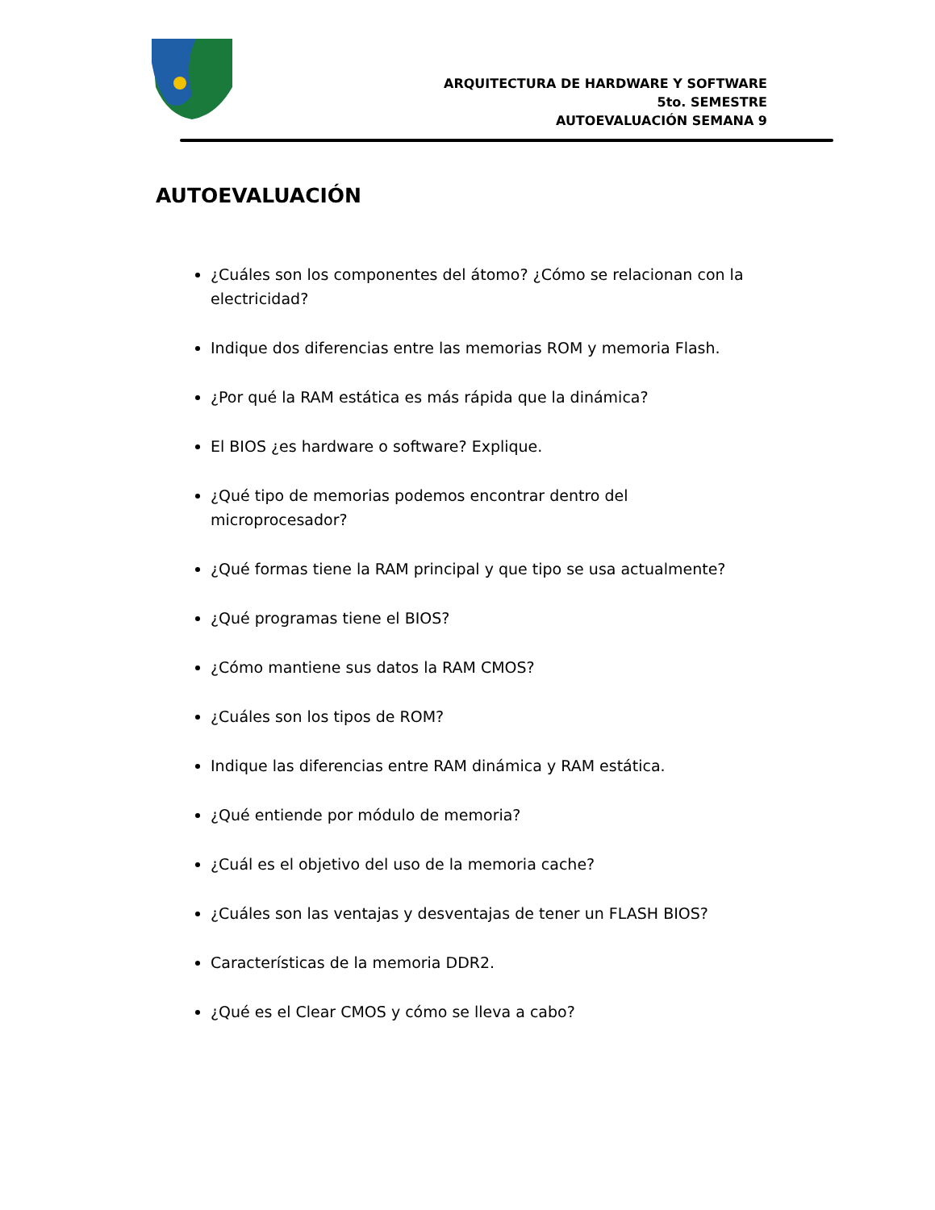ARQUITECTURA DE HARDWARE Y SOFTWARE
5to. SEMESTRE
AUTOEVALUACIÓN SEMANA 9
AUTOEVALUACIÓN
¿Cuáles son los componentes del átomo? ¿Cómo se relacionan con la electricidad?
Indique dos diferencias entre las memorias ROM y memoria Flash.
¿Por qué la RAM estática es más rápida que la dinámica?
El BIOS ¿es hardware o software? Explique.
¿Qué tipo de memorias podemos encontrar dentro del microprocesador?
¿Qué formas tiene la RAM principal y que tipo se usa actualmente?
¿Qué programas tiene el BIOS?
¿Cómo mantiene sus datos la RAM CMOS?
¿Cuáles son los tipos de ROM?
Indique las diferencias entre RAM dinámica y RAM estática.
¿Qué entiende por módulo de memoria?
¿Cuál es el objetivo del uso de la memoria cache?
¿Cuáles son las ventajas y desventajas de tener un FLASH BIOS?
Características de la memoria DDR2.
¿Qué es el Clear CMOS y cómo se lleva a cabo?